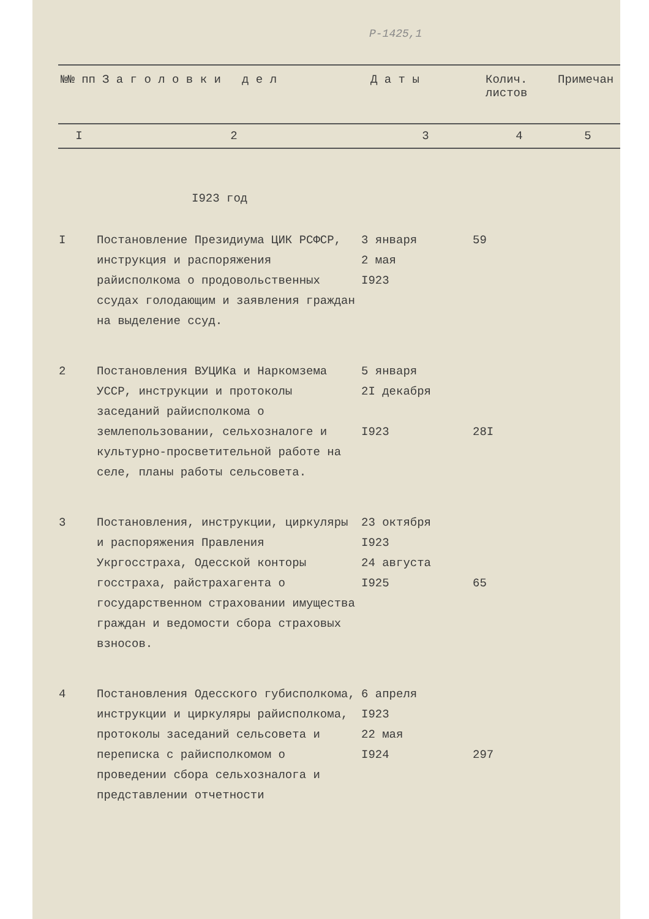Р-1425,1
| №№ пп | З а г о л о в к и д е л | Д а т ы | Колич. листов | Примечан |
| I | 2 | 3 | 4 | 5 |
I923 год
| I | Постановление Президиума ЦИК РСФСР, инструкция и распоряжения райисполкома о продовольственных ссудах голодающим и заявления граждан на выделение ссуд. | 3 января 2 мая I923 | 59 | |
| 2 | Постановления ВУЦИКа и Наркомзема УССР, инструкции и протоколы заседаний райисполкома о землепользовании, сельхозналоге и культурно-просветительной работе на селе, планы работы сельсовета. | 5 января 2I декабря I923 | 28I | |
| 3 | Постановления, инструкции, циркуляры и распоряжения Правления Укргосстраха, Одесской конторы госстраха, райстрахагента о государственном страховании имущества граждан и ведомости сбора страховых взносов. | 23 октября I923 24 августа I925 | 65 | |
| 4 | Постановления Одесского губисполкома, инструкции и циркуляры райисполкома, протоколы заседаний сельсовета и переписка с райисполкомом о проведении сбора сельхозналога и представлении отчетности | 6 апреля I923 22 мая I924 | 297 | |